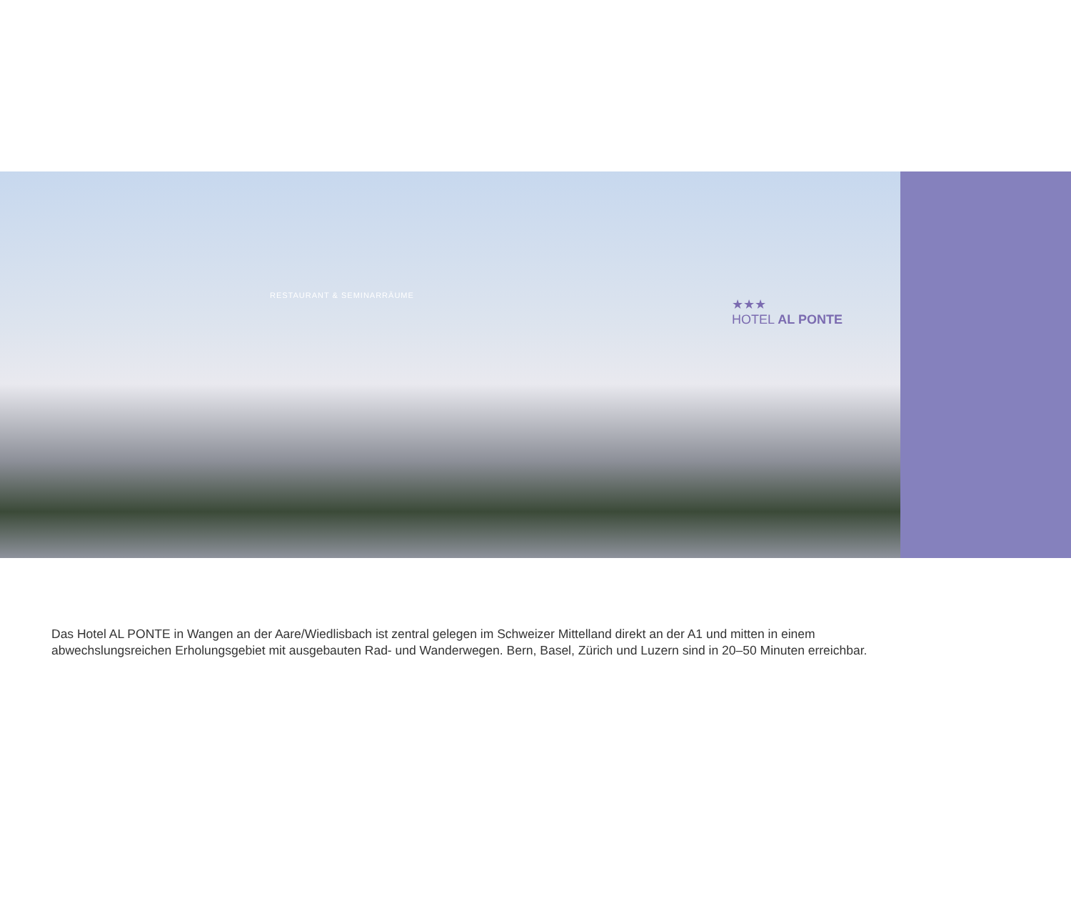RESTAURANT & SEMINARRÄUME
★★★
HOTEL AL PONTE
Das Hotel AL PONTE in Wangen an der Aare/Wiedlisbach ist zentral gelegen im Schweizer Mittelland direkt an der A1 und mitten in einem abwechslungsreichen Erholungsgebiet mit ausgebauten Rad- und Wanderwegen. Bern, Basel, Zürich und Luzern sind in 20–50 Minuten erreichbar.